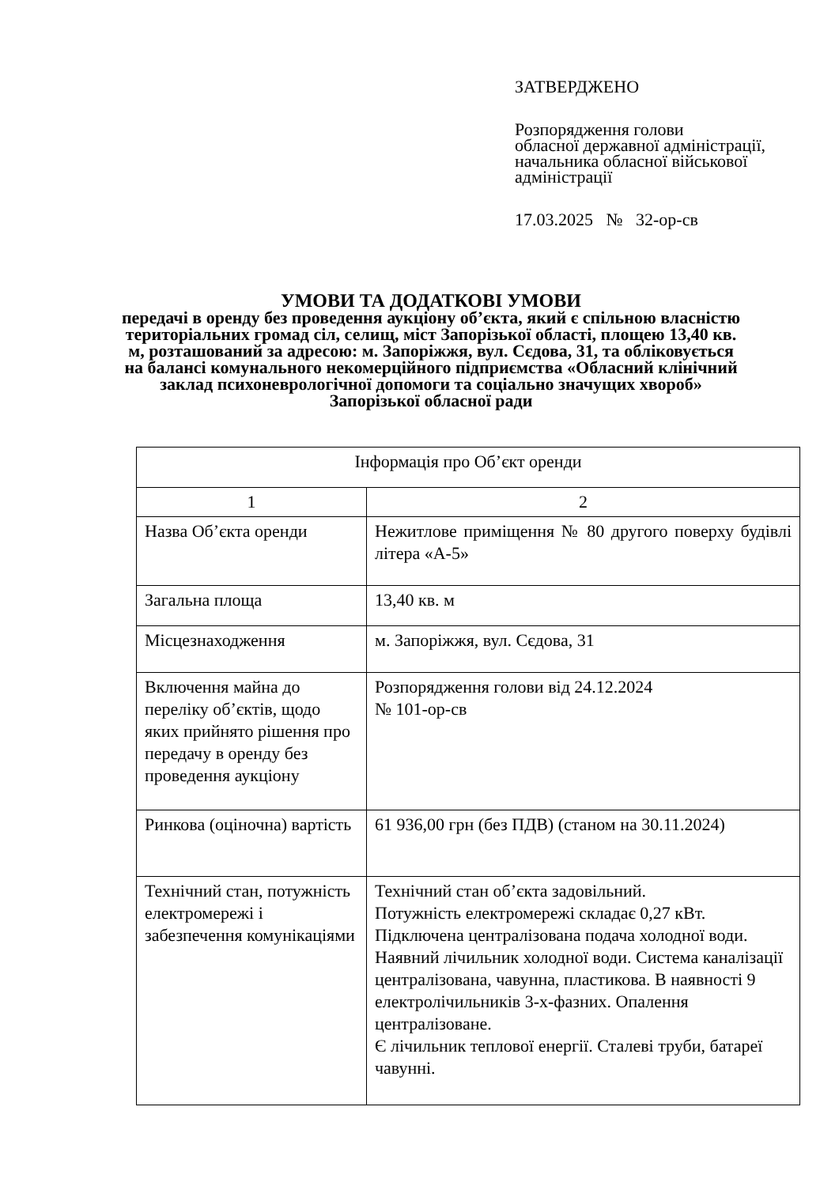ЗАТВЕРДЖЕНО
Розпорядження голови
обласної державної адміністрації,
начальника обласної військової
адміністрації
17.03.2025 № 32-ор-св
УМОВИ ТА ДОДАТКОВІ УМОВИ
передачі в оренду без проведення аукціону об’єкта, який є спільною власністю територіальних громад сіл, селищ, міст Запорізької області, площею 13,40 кв. м, розташований за адресою: м. Запоріжжя, вул. Сєдова, 31, та обліковується на балансі комунального некомерційного підприємства «Обласний клінічний заклад психоневрологічної допомоги та соціально значущих хвороб» Запорізької обласної ради
| Інформація про Об’єкт оренди | |
| --- | --- |
| 1 | 2 |
| Назва Об’єкта оренди | Нежитлове приміщення № 80 другого поверху будівлі літера «А-5» |
| Загальна площа | 13,40 кв. м |
| Місцезнаходження | м. Запоріжжя, вул. Сєдова, 31 |
| Включення майна до переліку об’єктів, щодо яких прийнято рішення про передачу в оренду без проведення аукціону | Розпорядження голови від 24.12.2024 № 101-ор-св |
| Ринкова (оціночна) вартість | 61 936,00 грн (без ПДВ) (станом на 30.11.2024) |
| Технічний стан, потужність електромережі і забезпечення комунікаціями | Технічний стан об’єкта задовільний. Потужність електромережі складає 0,27 кВт. Підключена централізована подача холодної води. Наявний лічильник холодної води. Система каналізації централізована, чавунна, пластикова. В наявності 9 електролічильників 3-х-фазних. Опалення централізоване. Є лічильник теплової енергії. Сталеві труби, батареї чавунні. |